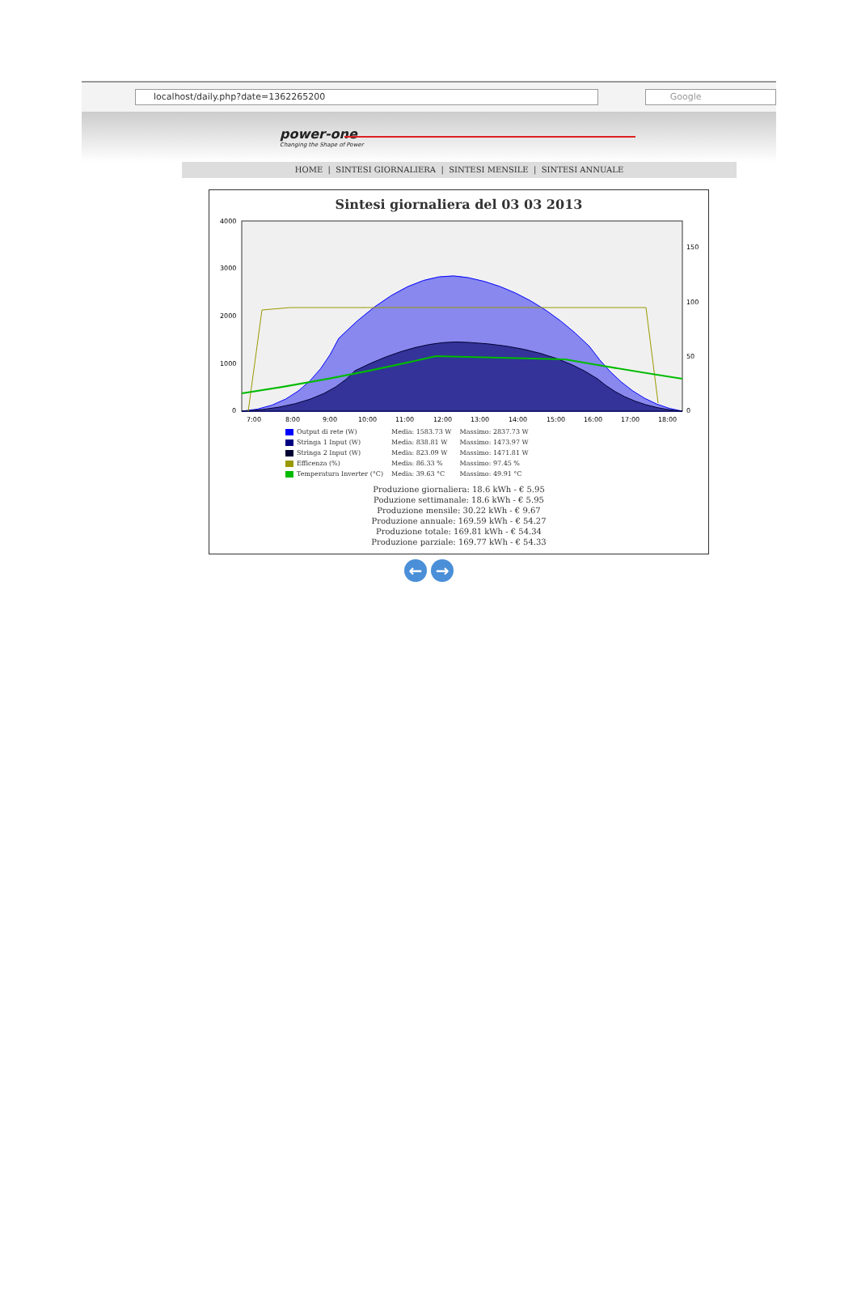localhost/daily.php?date=1362265200 Google
power-one
Changing the Shape of Power
HOME | SINTESI GIORNALIERA | SINTESI MENSILE | SINTESI ANNUALE
Sintesi giornaliera del 03 03 2013
4000
3000
2000
1000
0
150
100
50
0
7:00
8:00
9:00
10:00
11:00
12:00
13:00
14:00
15:00
16:00
17:00
18:00
| Output di rete (W) | Media: 1583.73 W | Massimo: 2837.73 W |
| Stringa 1 Input (W) | Media: 838.81 W | Massimo: 1473.97 W |
| Stringa 2 Input (W) | Media: 823.09 W | Massimo: 1471.81 W |
| Efficenza (%) | Media: 86.33 % | Massimo: 97.45 % |
| Temperatura Inverter (°C) | Media: 39.63 °C | Massimo: 49.91 °C |
Produzione giornaliera: 18.6 kWh - € 5.95
Poduzione settimanale: 18.6 kWh - € 5.95
Produzione mensile: 30.22 kWh - € 9.67
Produzione annuale: 169.59 kWh - € 54.27
Produzione totale: 169.81 kWh - € 54.34
Produzione parziale: 169.77 kWh - € 54.33
← →